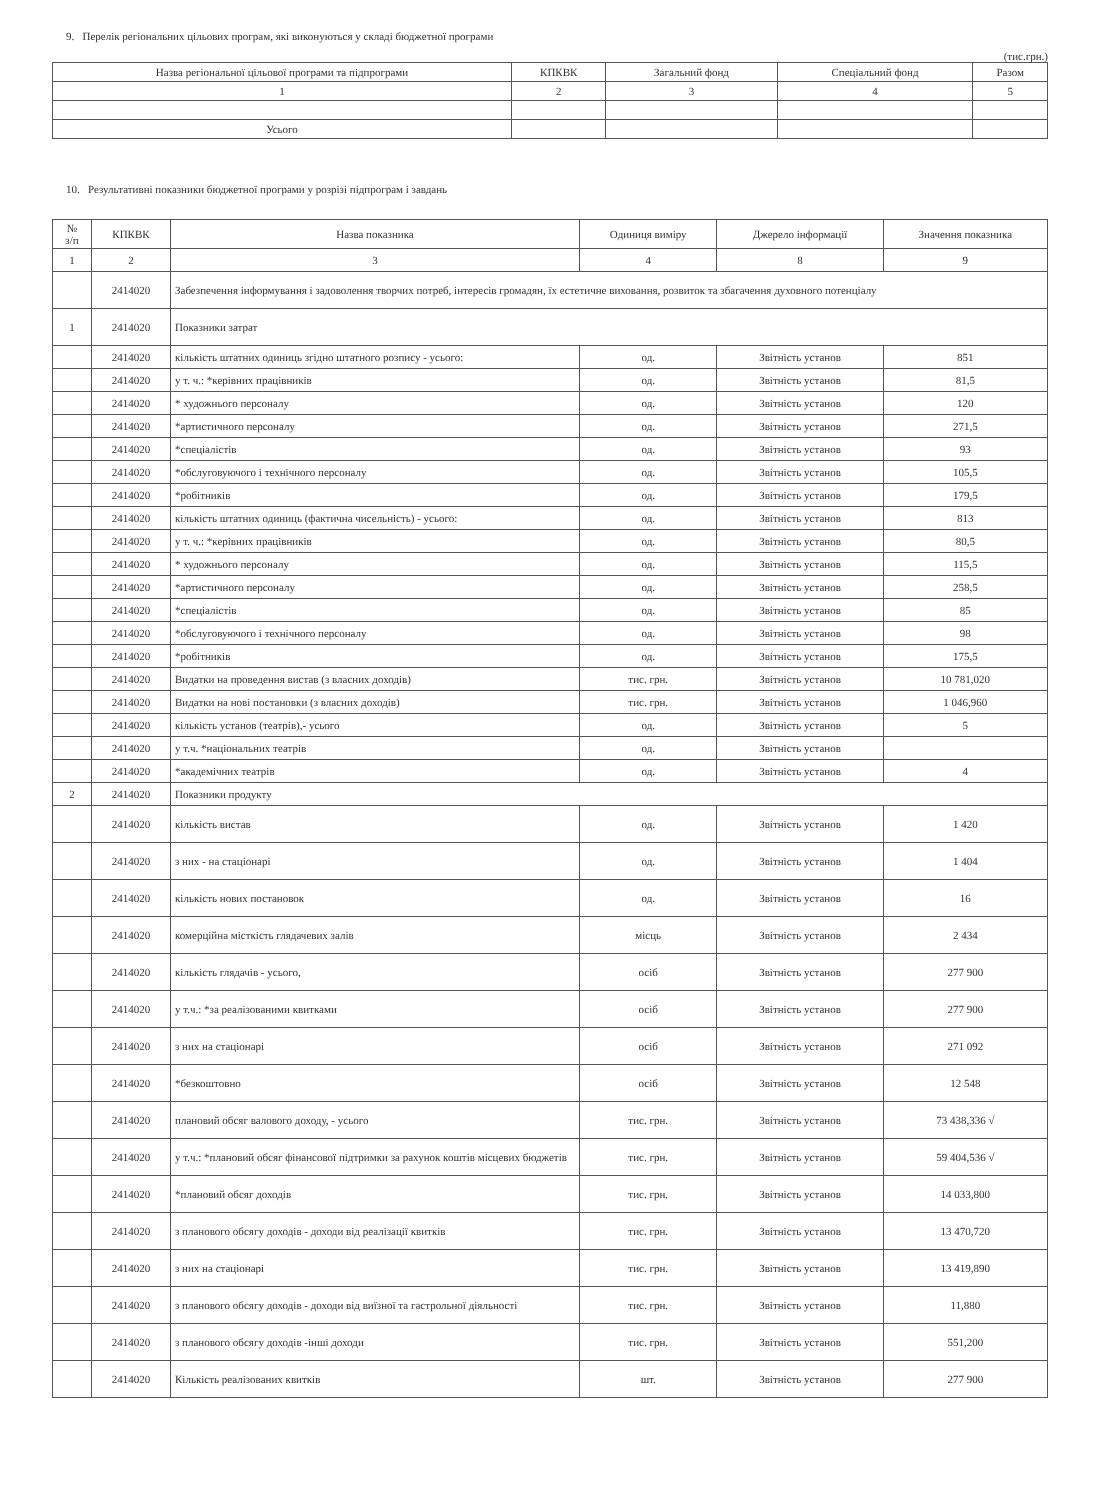9. Перелік регіональних цільових програм, які виконуються у складі бюджетної програми
(тис.грн.)
| Назва регіональної цільової програми та підпрограми | КПКВК | Загальний фонд | Спеціальний фонд | Разом |
| --- | --- | --- | --- | --- |
| 1 | 2 | 3 | 4 | 5 |
| Усього | | | | |
10. Результативні показники бюджетної програми у розрізі підпрограм і завдань
| № з/п | КПКВК | Назва показника | Одиниця виміру | Джерело інформації | Значення показника |
| 1 | 2 | 3 | 4 | 8 | 9 |
| | 2414020 | Забезпечення інформування і задоволення творчих потреб, інтересів громадян, їх естетичне виховання, розвиток та збагачення духовного потенціалу | | | |
| 1 | 2414020 | Показники затрат | | | |
| | 2414020 | кількість штатних одиниць згідно штатного розпису - усього: | од. | Звітність установ | 851 |
| | 2414020 | у т. ч.: *керівних працівників | од. | Звітність установ | 81,5 |
| | 2414020 | * художнього персоналу | од. | Звітність установ | 120 |
| | 2414020 | *артистичного персоналу | од. | Звітність установ | 271,5 |
| | 2414020 | *спеціалістів | од. | Звітність установ | 93 |
| | 2414020 | *обслуговуючого і технічного персоналу | од. | Звітність установ | 105,5 |
| | 2414020 | *робітників | од. | Звітність установ | 179,5 |
| | 2414020 | кількість штатних одиниць (фактична чисельність) - усього: | од. | Звітність установ | 813 |
| | 2414020 | у т. ч.: *керівних працівників | од. | Звітність установ | 80,5 |
| | 2414020 | * художнього персоналу | од. | Звітність установ | 115,5 |
| | 2414020 | *артистичного персоналу | од. | Звітність установ | 258,5 |
| | 2414020 | *спеціалістів | од. | Звітність установ | 85 |
| | 2414020 | *обслуговуючого і технічного персоналу | од. | Звітність установ | 98 |
| | 2414020 | *робітників | од. | Звітність установ | 175,5 |
| | 2414020 | Видатки на проведення вистав (з власних доходів) | тис. грн. | Звітність установ | 10 781,020 |
| | 2414020 | Видатки на нові постановки (з власних доходів) | тис. грн. | Звітність установ | 1 046,960 |
| | 2414020 | кількість установ (театрів),- усього | од. | Звітність установ | 5 |
| | 2414020 | у т.ч. *національних театрів | од. | Звітність установ | |
| | 2414020 | *академічних театрів | од. | Звітність установ | 4 |
| 2 | 2414020 | Показники продукту | | | |
| | 2414020 | кількість вистав | од. | Звітність установ | 1 420 |
| | 2414020 | з них - на стаціонарі | од. | Звітність установ | 1 404 |
| | 2414020 | кількість нових постановок | од. | Звітність установ | 16 |
| | 2414020 | комерційна місткість глядачевих залів | місць | Звітність установ | 2 434 |
| | 2414020 | кількість глядачів - усього, | осіб | Звітність установ | 277 900 |
| | 2414020 | у т.ч.: *за реалізованими квитками | осіб | Звітність установ | 277 900 |
| | 2414020 | з них на стаціонарі | осіб | Звітність установ | 271 092 |
| | 2414020 | *безкоштовно | осіб | Звітність установ | 12 548 |
| | 2414020 | плановий обсяг валового доходу, - усього | тис. грн. | Звітність установ | 73 438,336 √ |
| | 2414020 | у т.ч.: *плановий обсяг фінансової підтримки за рахунок коштів місцевих бюджетів | тис. грн. | Звітність установ | 59 404,536 √ |
| | 2414020 | *плановий обсяг доходів | тис. грн. | Звітність установ | 14 033,800 |
| | 2414020 | з планового обсягу доходів - доходи від реалізації квитків | тис. грн. | Звітність установ | 13 470,720 |
| | 2414020 | з них на стаціонарі | тис. грн. | Звітність установ | 13 419,890 |
| | 2414020 | з планового обсягу доходів - доходи від виїзної та гастрольної діяльності | тис. грн. | Звітність установ | 11,880 |
| | 2414020 | з планового обсягу доходів -інші доходи | тис. грн. | Звітність установ | 551,200 |
| | 2414020 | Кількість реалізованих квитків | шт. | Звітність установ | 277 900 |